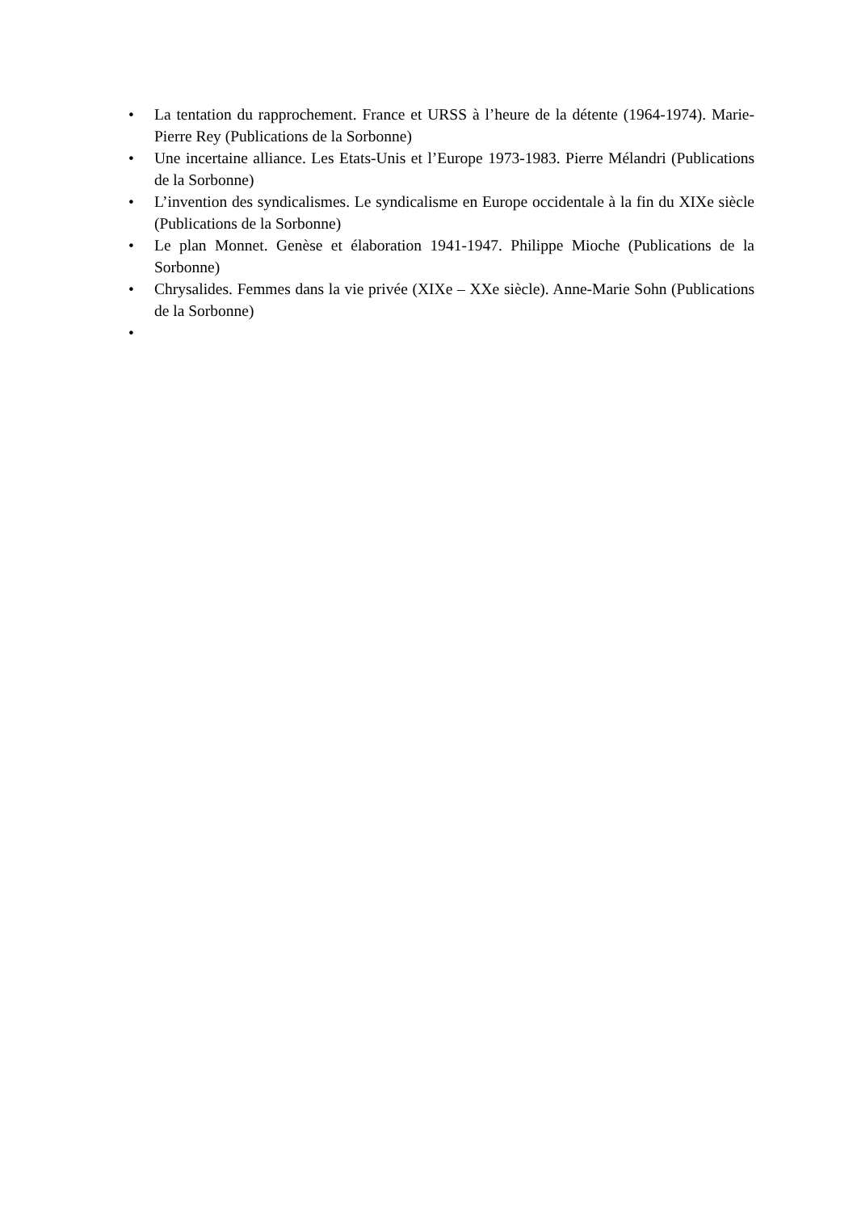• La tentation du rapprochement. France et URSS à l’heure de la détente (1964-1974). Marie-Pierre Rey (Publications de la Sorbonne)
• Une incertaine alliance. Les Etats-Unis et l’Europe 1973-1983. Pierre Mélandri (Publications de la Sorbonne)
• L’invention des syndicalismes. Le syndicalisme en Europe occidentale à la fin du XIXe siècle (Publications de la Sorbonne)
• Le plan Monnet. Genèse et élaboration 1941-1947. Philippe Mioche (Publications de la Sorbonne)
• Chrysalides. Femmes dans la vie privée (XIXe – XXe siècle). Anne-Marie Sohn (Publications de la Sorbonne)
•